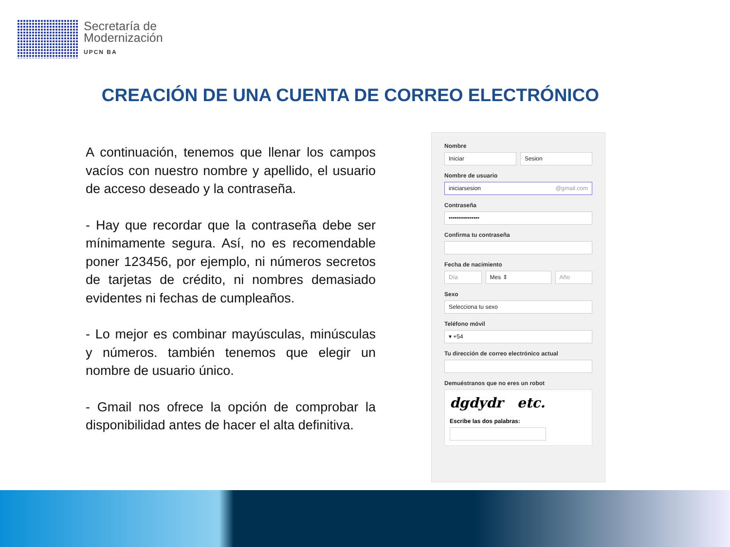Secretaría de
Modernización
UPCN BA
CREACIÓN DE UNA CUENTA DE CORREO ELECTRÓNICO
A continuación, tenemos que llenar los campos vacíos con nuestro nombre y apellido, el usuario de acceso deseado y la contraseña.
- Hay que recordar que la contraseña debe ser mínimamente segura. Así, no es recomendable poner 123456, por ejemplo, ni números secretos de tarjetas de crédito, ni nombres demasiado evidentes ni fechas de cumpleaños.
- Lo mejor es combinar mayúsculas, minúsculas y números. también tenemos que elegir un nombre de usuario único.
- Gmail nos ofrece la opción de comprobar la disponibilidad antes de hacer el alta definitiva.
Nombre
Iniciar Sesion
Nombre de usuario
iniciarsesion @gmail.com
Contraseña
•••••••••••••••
Confirma tu contraseña
Fecha de nacimiento
Día Mes ⇕ Año
Sexo
Selecciona tu sexo
Teléfono móvil
▾ +54
Tu dirección de correo electrónico actual
Demuéstranos que no eres un robot
dgdydr etc.
Escribe las dos palabras: